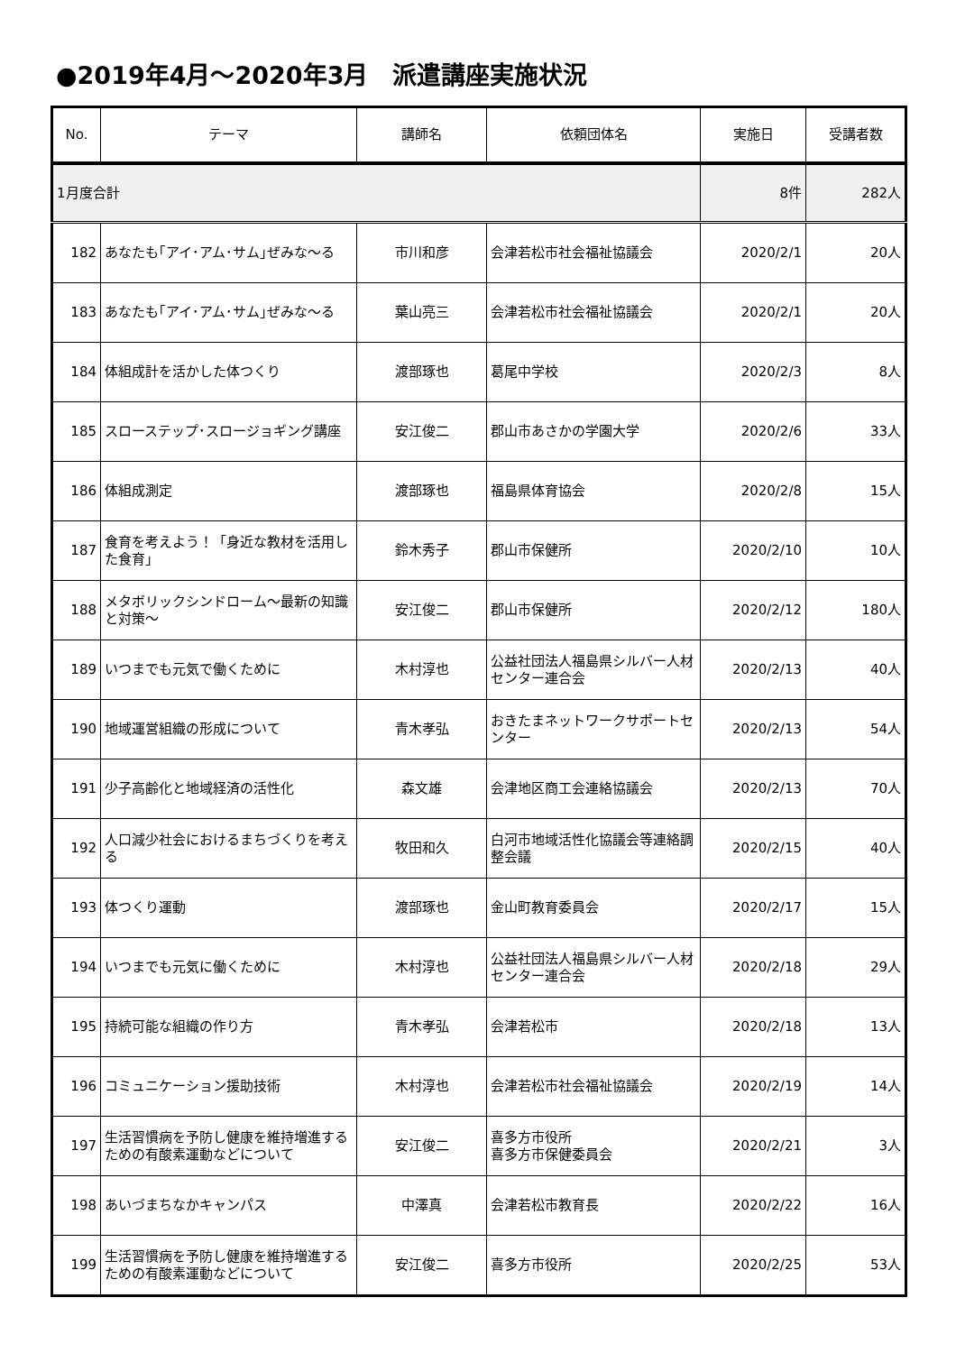●2019年4月～2020年3月　派遣講座実施状況
| No. | テーマ | 講師名 | 依頼団体名 | 実施日 | 受講者数 |
| --- | --- | --- | --- | --- | --- |
| 1月度合計 | | | | 8件 | 282人 |
| 182 | あなたも｢アイ･アム･サム｣ぜみな～る | 市川和彦 | 会津若松市社会福祉協議会 | 2020/2/1 | 20人 |
| 183 | あなたも｢アイ･アム･サム｣ぜみな～る | 葉山亮三 | 会津若松市社会福祉協議会 | 2020/2/1 | 20人 |
| 184 | 体組成計を活かした体つくり | 渡部琢也 | 葛尾中学校 | 2020/2/3 | 8人 |
| 185 | スローステップ･スロージョギング講座 | 安江俊二 | 郡山市あさかの学園大学 | 2020/2/6 | 33人 |
| 186 | 体組成測定 | 渡部琢也 | 福島県体育協会 | 2020/2/8 | 15人 |
| 187 | 食育を考えよう！「身近な教材を活用した食育」 | 鈴木秀子 | 郡山市保健所 | 2020/2/10 | 10人 |
| 188 | メタボリックシンドローム～最新の知識と対策～ | 安江俊二 | 郡山市保健所 | 2020/2/12 | 180人 |
| 189 | いつまでも元気で働くために | 木村淳也 | 公益社団法人福島県シルバー人材センター連合会 | 2020/2/13 | 40人 |
| 190 | 地域運営組織の形成について | 青木孝弘 | おきたまネットワークサポートセンター | 2020/2/13 | 54人 |
| 191 | 少子高齢化と地域経済の活性化 | 森文雄 | 会津地区商工会連絡協議会 | 2020/2/13 | 70人 |
| 192 | 人口減少社会におけるまちづくりを考える | 牧田和久 | 白河市地域活性化協議会等連絡調整会議 | 2020/2/15 | 40人 |
| 193 | 体つくり運動 | 渡部琢也 | 金山町教育委員会 | 2020/2/17 | 15人 |
| 194 | いつまでも元気に働くために | 木村淳也 | 公益社団法人福島県シルバー人材センター連合会 | 2020/2/18 | 29人 |
| 195 | 持続可能な組織の作り方 | 青木孝弘 | 会津若松市 | 2020/2/18 | 13人 |
| 196 | コミュニケーション援助技術 | 木村淳也 | 会津若松市社会福祉協議会 | 2020/2/19 | 14人 |
| 197 | 生活習慣病を予防し健康を維持増進するための有酸素運動などについて | 安江俊二 | 喜多方市役所 喜多方市保健委員会 | 2020/2/21 | 3人 |
| 198 | あいづまちなかキャンパス | 中澤真 | 会津若松市教育長 | 2020/2/22 | 16人 |
| 199 | 生活習慣病を予防し健康を維持増進するための有酸素運動などについて | 安江俊二 | 喜多方市役所 | 2020/2/25 | 53人 |